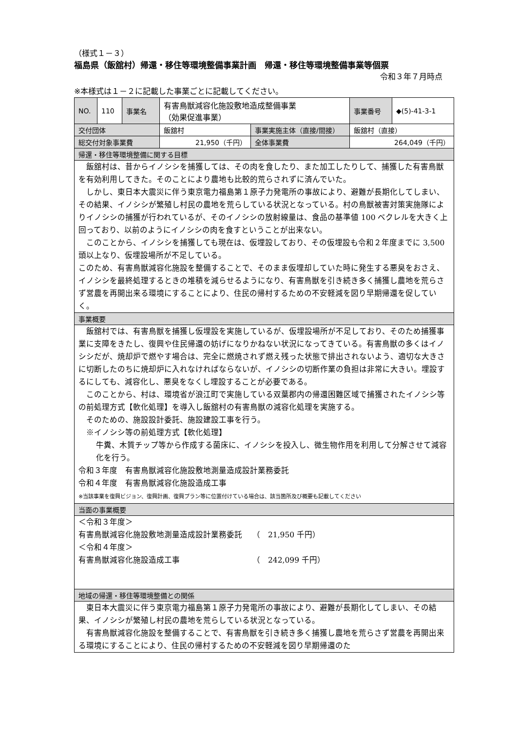（様式１－３）
福島県（飯舘村）帰還・移住等環境整備事業計画　帰還・移住等環境整備事業等個票
令和３年７月時点
※本様式は１－２に記載した事業ごとに記載してください。
| NO. | 110 | 事業名 | 有害鳥獣減容化施設敷地造成整備事業 （効果促進事業） | | 事業番号 | ◆(5)-41-3-1 |
| 交付団体 | | | 飯舘村 | 事業実施主体（直接/間接） | 飯舘村（直接） | |
| 総交付対象事業費 | | | 21,950（千円） | 全体事業費 | 264,049（千円） | |
| 帰還・移住等環境整備に関する目標 | | | | | | |
| 飯舘村は、昔からイノシシを捕獲しては、その肉を食したり、また加工したりして、捕獲した有害鳥獣を有効利用してきた。そのことにより農地も比較的荒らされずに済んでいた。 しかし、東日本大震災に伴う東京電力福島第１原子力発電所の事故により、避難が長期化してしまい、その結果、イノシシが繁殖し村民の農地を荒らしている状況となっている。村の鳥獣被害対策実施隊によりイノシシの捕獲が行われているが、そのイノシシの放射線量は、食品の基準値 100 ベクレルを大きく上回っており、以前のようにイノシシの肉を食すということが出来ない。 このことから、イノシシを捕獲しても現在は、仮埋設しており、その仮埋設も令和２年度までに 3,500 頭以上なり、仮埋設場所が不足している。 このため、有害鳥獣減容化施設を整備することで、そのまま仮埋却していた時に発生する悪臭をおさえ、イノシシを最終処理するときの堆積を減らせるようになり、有害鳥獣を引き続き多く捕獲し農地を荒らさず営農を再開出来る環境にすることにより、住民の帰村するための不安軽減を図り早期帰還を促していく。 | | | | | | |
| 事業概要 | | | | | | |
| 飯舘村では、有害鳥獣を捕獲し仮埋設を実施しているが、仮埋設場所が不足しており、そのため捕獲事業に支障をきたし、復興や住民帰還の妨げになりかねない状況になってきている。有害鳥獣の多くはイノシシだが、焼却炉で燃やす場合は、完全に燃焼されず燃え残った状態で排出されないよう、適切な大きさに切断したのちに焼却炉に入れなければならないが、イノシシの切断作業の負担は非常に大きい。埋設するにしても、減容化し、悪臭をなくし埋設することが必要である。 このことから、村は、環境省が浪江町で実施している双葉郡内の帰還困難区域で捕獲されたイノシシ等の前処理方式【軟化処理】を導入し飯舘村の有害鳥獣の減容化処理を実施する。 そのための、施設設計委託、施設建設工事を行う。 ※イノシシ等の前処理方式【軟化処理】 牛糞、木質チップ等から作成する菌床に、イノシシを投入し、微生物作用を利用して分解させて減容化を行う。 令和３年度 有害鳥獣減容化施設敷地測量造成設計業務委託 令和４年度 有害鳥獣減容化施設造成工事 ※当該事業を復興ビジョン、復興計画、復興プラン等に位置付けている場合は、該当箇所及び概要も記載してください | | | | | | |
| 当面の事業概要 | | | | | | |
| ＜令和３年度＞ 有害鳥獣減容化施設敷地測量造成設計業務委託 （ 21,950 千円） ＜令和４年度＞ 有害鳥獣減容化施設造成工事 （ 242,099 千円） | | | | | | |
| 地域の帰還・移住等環境整備との関係 | | | | | | |
| 東日本大震災に伴う東京電力福島第１原子力発電所の事故により、避難が長期化してしまい、その結果、イノシシが繁殖し村民の農地を荒らしている状況となっている。 有害鳥獣減容化施設を整備することで、有害鳥獣を引き続き多く捕獲し農地を荒らさず営農を再開出来る環境にすることにより、住民の帰村するための不安軽減を図り早期帰還のた | | | | | | |